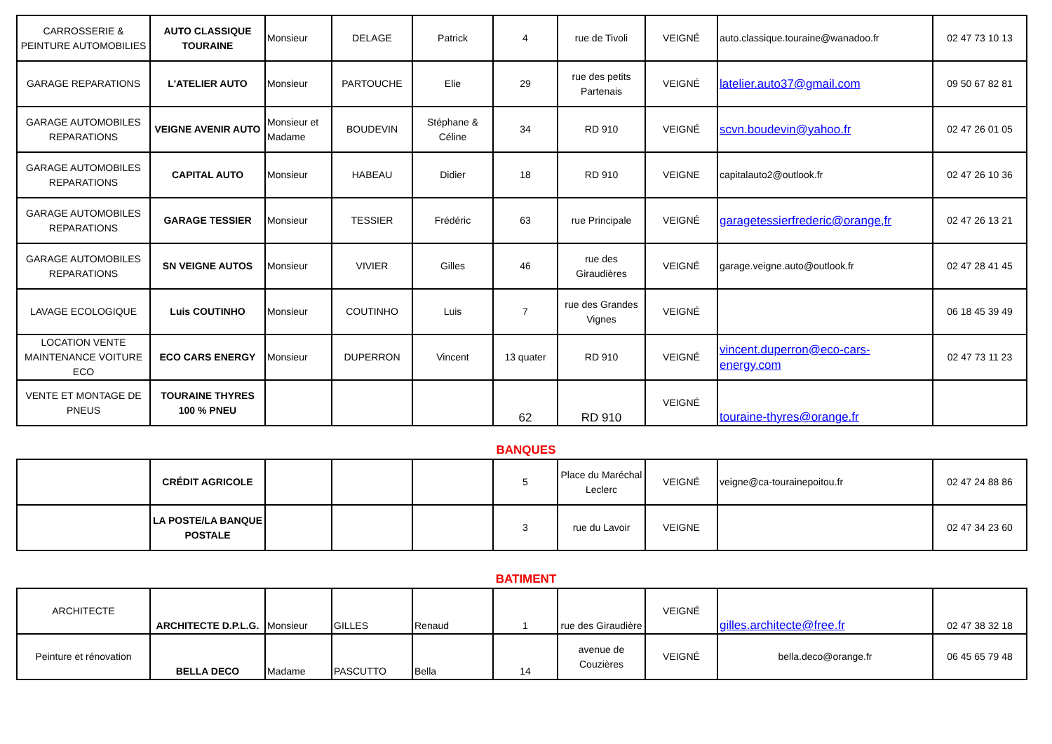| CARROSSERIE & PEINTURE AUTOMOBILIES | AUTO CLASSIQUE TOURAINE | Monsieur | DELAGE | Patrick | 4 | rue de Tivoli | VEIGNÉ | auto.classique.touraine@wanadoo.fr | 02 47 73 10 13 |
| GARAGE REPARATIONS | L'ATELIER AUTO | Monsieur | PARTOUCHE | Elie | 29 | rue des petits Partenais | VEIGNÉ | latelier.auto37@gmail.com | 09 50 67 82 81 |
| GARAGE AUTOMOBILES REPARATIONS | VEIGNE AVENIR AUTO | Monsieur et Madame | BOUDEVIN | Stéphane & Céline | 34 | RD 910 | VEIGNÉ | scvn.boudevin@yahoo.fr | 02 47 26 01 05 |
| GARAGE AUTOMOBILES REPARATIONS | CAPITAL AUTO | Monsieur | HABEAU | Didier | 18 | RD 910 | VEIGNE | capitalauto2@outlook.fr | 02 47 26 10 36 |
| GARAGE AUTOMOBILES REPARATIONS | GARAGE TESSIER | Monsieur | TESSIER | Frédéric | 63 | rue Principale | VEIGNÉ | garagetessierfrederic@orange,fr | 02 47 26 13 21 |
| GARAGE AUTOMOBILES REPARATIONS | SN VEIGNE AUTOS | Monsieur | VIVIER | Gilles | 46 | rue des Giraudières | VEIGNÉ | garage.veigne.auto@outlook.fr | 02 47 28 41 45 |
| LAVAGE ECOLOGIQUE | Luis COUTINHO | Monsieur | COUTINHO | Luis | 7 | rue des Grandes Vignes | VEIGNÉ | | 06 18 45 39 49 |
| LOCATION VENTE MAINTENANCE VOITURE ECO | ECO CARS ENERGY | Monsieur | DUPERRON | Vincent | 13 quater | RD 910 | VEIGNÉ | vincent.duperron@eco-cars-energy.com | 02 47 73 11 23 |
| VENTE ET MONTAGE DE PNEUS | TOURAINE THYRES 100 % PNEU | | | | 62 | RD 910 | VEIGNÉ | touraine-thyres@orange.fr | |
BANQUES
| | CRÉDIT AGRICOLE | | | | 5 | Place du Maréchal Leclerc | VEIGNÉ | veigne@ca-tourainepoitou.fr | 02 47 24 88 86 |
| | LA POSTE/LA BANQUE POSTALE | | | | 3 | rue du Lavoir | VEIGNE | | 02 47 34 23 60 |
BATIMENT
| ARCHITECTE | ARCHITECTE D.P.L.G. | Monsieur | GILLES | Renaud | 1 | rue des Giraudière | VEIGNÉ | gilles.architecte@free.fr | 02 47 38 32 18 |
| Peinture et rénovation | BELLA DECO | Madame | PASCUTTO | Bella | 14 | avenue de Couzières | VEIGNÉ | bella.deco@orange.fr | 06 45 65 79 48 |